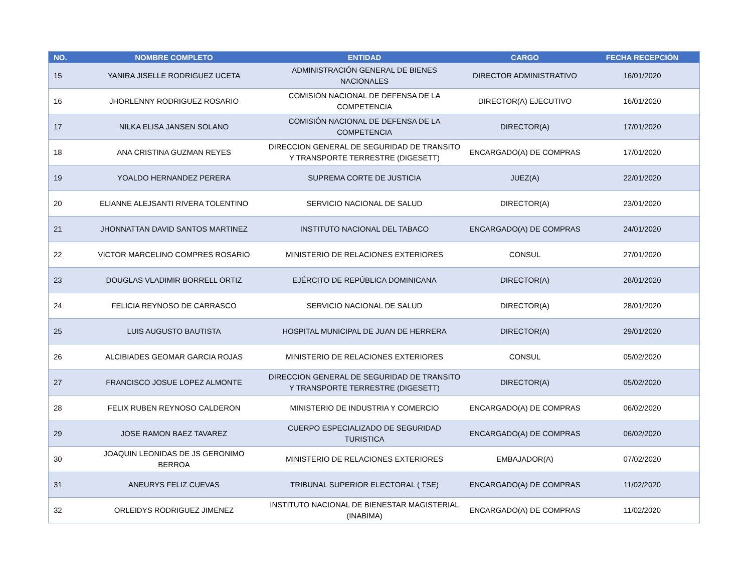| NO. | NOMBRE COMPLETO | ENTIDAD | CARGO | FECHA RECEPCIÓN |
| --- | --- | --- | --- | --- |
| 15 | YANIRA JISELLE RODRIGUEZ UCETA | ADMINISTRACIÓN GENERAL DE BIENES NACIONALES | DIRECTOR ADMINISTRATIVO | 16/01/2020 |
| 16 | JHORLENNY RODRIGUEZ ROSARIO | COMISIÓN NACIONAL DE DEFENSA DE LA COMPETENCIA | DIRECTOR(A) EJECUTIVO | 16/01/2020 |
| 17 | NILKA ELISA JANSEN SOLANO | COMISIÓN NACIONAL DE DEFENSA DE LA COMPETENCIA | DIRECTOR(A) | 17/01/2020 |
| 18 | ANA CRISTINA GUZMAN REYES | DIRECCION GENERAL DE SEGURIDAD DE TRANSITO Y TRANSPORTE TERRESTRE (DIGESETT) | ENCARGADO(A) DE COMPRAS | 17/01/2020 |
| 19 | YOALDO HERNANDEZ PERERA | SUPREMA CORTE DE JUSTICIA | JUEZ(A) | 22/01/2020 |
| 20 | ELIANNE ALEJSANTI RIVERA TOLENTINO | SERVICIO NACIONAL DE SALUD | DIRECTOR(A) | 23/01/2020 |
| 21 | JHONNATTAN DAVID SANTOS MARTINEZ | INSTITUTO NACIONAL DEL TABACO | ENCARGADO(A) DE COMPRAS | 24/01/2020 |
| 22 | VICTOR MARCELINO COMPRES ROSARIO | MINISTERIO DE RELACIONES EXTERIORES | CONSUL | 27/01/2020 |
| 23 | DOUGLAS VLADIMIR BORRELL ORTIZ | EJÉRCITO DE REPÚBLICA DOMINICANA | DIRECTOR(A) | 28/01/2020 |
| 24 | FELICIA REYNOSO DE CARRASCO | SERVICIO NACIONAL DE SALUD | DIRECTOR(A) | 28/01/2020 |
| 25 | LUIS AUGUSTO BAUTISTA | HOSPITAL MUNICIPAL DE JUAN DE HERRERA | DIRECTOR(A) | 29/01/2020 |
| 26 | ALCIBIADES GEOMAR GARCIA ROJAS | MINISTERIO DE RELACIONES EXTERIORES | CONSUL | 05/02/2020 |
| 27 | FRANCISCO JOSUE LOPEZ ALMONTE | DIRECCION GENERAL DE SEGURIDAD DE TRANSITO Y TRANSPORTE TERRESTRE (DIGESETT) | DIRECTOR(A) | 05/02/2020 |
| 28 | FELIX RUBEN REYNOSO CALDERON | MINISTERIO DE INDUSTRIA Y COMERCIO | ENCARGADO(A) DE COMPRAS | 06/02/2020 |
| 29 | JOSE RAMON BAEZ TAVAREZ | CUERPO ESPECIALIZADO DE SEGURIDAD TURISTICA | ENCARGADO(A) DE COMPRAS | 06/02/2020 |
| 30 | JOAQUIN LEONIDAS DE JS GERONIMO BERROA | MINISTERIO DE RELACIONES EXTERIORES | EMBAJADOR(A) | 07/02/2020 |
| 31 | ANEURYS FELIZ CUEVAS | TRIBUNAL SUPERIOR ELECTORAL ( TSE) | ENCARGADO(A) DE COMPRAS | 11/02/2020 |
| 32 | ORLEIDYS RODRIGUEZ JIMENEZ | INSTITUTO NACIONAL DE BIENESTAR MAGISTERIAL (INABIMA) | ENCARGADO(A) DE COMPRAS | 11/02/2020 |